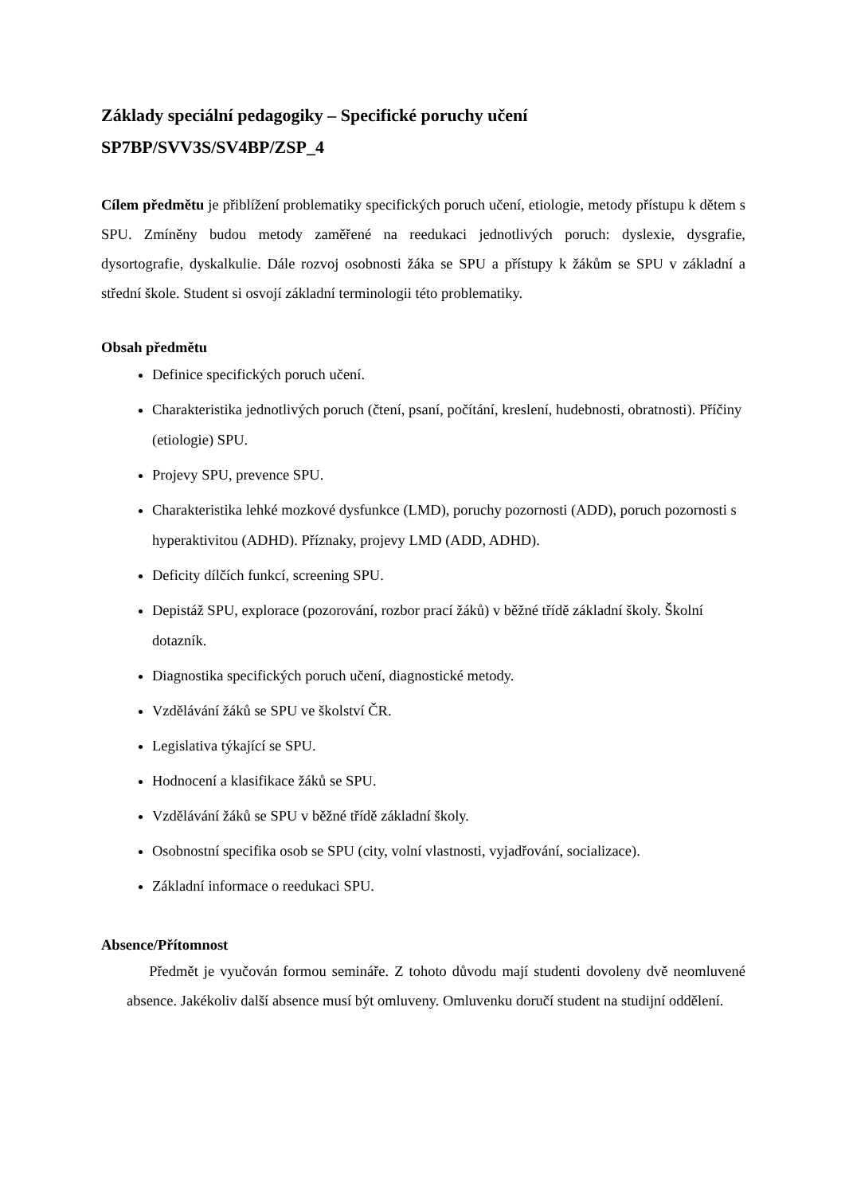Základy speciální pedagogiky – Specifické poruchy učení
SP7BP/SVV3S/SV4BP/ZSP_4
Cílem předmětu je přiblížení problematiky specifických poruch učení, etiologie, metody přístupu k dětem s SPU. Zmíněny budou metody zaměřené na reedukaci jednotlivých poruch: dyslexie, dysgrafie, dysortografie, dyskalkulie. Dále rozvoj osobnosti žáka se SPU a přístupy k žákům se SPU v základní a střední škole. Student si osvojí základní terminologii této problematiky.
Obsah předmětu
Definice specifických poruch učení.
Charakteristika jednotlivých poruch (čtení, psaní, počítání, kreslení, hudebnosti, obratnosti). Příčiny (etiologie) SPU.
Projevy SPU, prevence SPU.
Charakteristika lehké mozkové dysfunkce (LMD), poruchy pozornosti (ADD), poruch pozornosti s hyperaktivitou (ADHD). Příznaky, projevy LMD (ADD, ADHD).
Deficity dílčích funkcí, screening SPU.
Depistáž SPU, explorace (pozorování, rozbor prací žáků) v běžné třídě základní školy. Školní dotazník.
Diagnostika specifických poruch učení, diagnostické metody.
Vzdělávání žáků se SPU ve školství ČR.
Legislativa týkající se SPU.
Hodnocení a klasifikace žáků se SPU.
Vzdělávání žáků se SPU v běžné třídě základní školy.
Osobnostní specifika osob se SPU (city, volní vlastnosti, vyjadřování, socializace).
Základní informace o reedukaci SPU.
Absence/Přítomnost
Předmět je vyučován formou semináře. Z tohoto důvodu mají studenti dovoleny dvě neomluvené absence. Jakékoliv další absence musí být omluveny. Omluvenku doručí student na studijní oddělení.